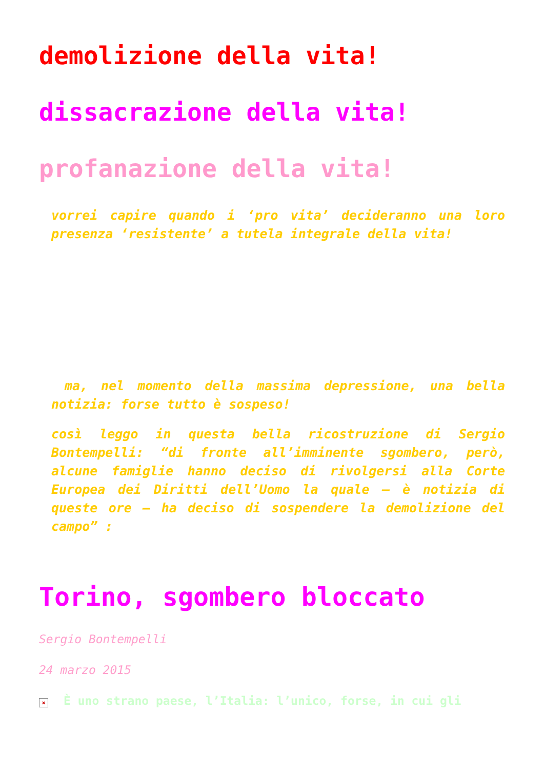demolizione della vita!
dissacrazione della vita!
profanazione della vita!
vorrei capire quando i ‘pro vita’ decideranno una loro presenza ‘resistente’ a tutela integrale della vita!
ma, nel momento della massima depressione, una bella notizia: forse tutto è sospeso!
così leggo in questa bella ricostruzione di Sergio Bontempelli: “di fronte all’imminente sgombero, però, alcune famiglie hanno deciso di rivolgersi alla Corte Europea dei Diritti dell’Uomo la quale – è notizia di queste ore – ha deciso di sospendere la demolizione del campo” :
Torino, sgombero bloccato
Sergio Bontempelli
24 marzo 2015
× È uno strano paese, l’Italia: l’unico, forse, in cui gli